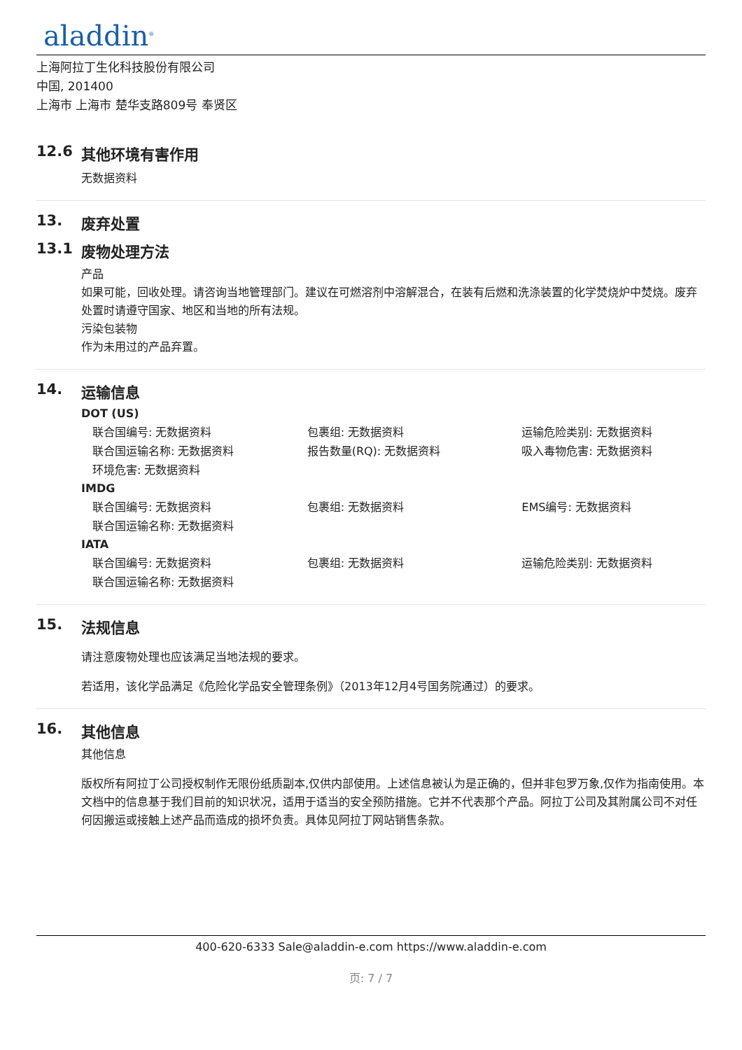aladdin<sup>®</sup>
上海阿拉丁生化科技股份有限公司
中国, 201400
上海市 上海市 楚华支路809号 奉贤区
12.6 其他环境有害作用
无数据资料
13. 废弃处置
13.1 废物处理方法
产品
如果可能，回收处理。请咨询当地管理部门。建议在可燃溶剂中溶解混合，在装有后燃和洗涤装置的化学焚烧炉中焚烧。废弃处置时请遵守国家、地区和当地的所有法规。
污染包装物
作为未用过的产品弃置。
14. 运输信息
DOT (US)
| 联合国编号: 无数据资料 | 包裹组: 无数据资料 | 运输危险类别: 无数据资料 |
| 联合国运输名称: 无数据资料 | 报告数量(RQ): 无数据资料 | 吸入毒物危害: 无数据资料 |
| 环境危害: 无数据资料 | | |
IMDG
| 联合国编号: 无数据资料 | 包裹组: 无数据资料 | EMS编号: 无数据资料 |
| 联合国运输名称: 无数据资料 | | |
IATA
| 联合国编号: 无数据资料 | 包裹组: 无数据资料 | 运输危险类别: 无数据资料 |
| 联合国运输名称: 无数据资料 | | |
15. 法规信息
请注意废物处理也应该满足当地法规的要求。
若适用，该化学品满足《危险化学品安全管理条例》（2013年12月4号国务院通过）的要求。
16. 其他信息
其他信息
版权所有阿拉丁公司授权制作无限份纸质副本,仅供内部使用。上述信息被认为是正确的，但并非包罗万象,仅作为指南使用。本文档中的信息基于我们目前的知识状况，适用于适当的安全预防措施。它并不代表那个产品。阿拉丁公司及其附属公司不对任何因搬运或接触上述产品而造成的损坏负责。具体见阿拉丁网站销售条款。
400-620-6333 Sale@aladdin-e.com https://www.aladdin-e.com
页: 7 / 7